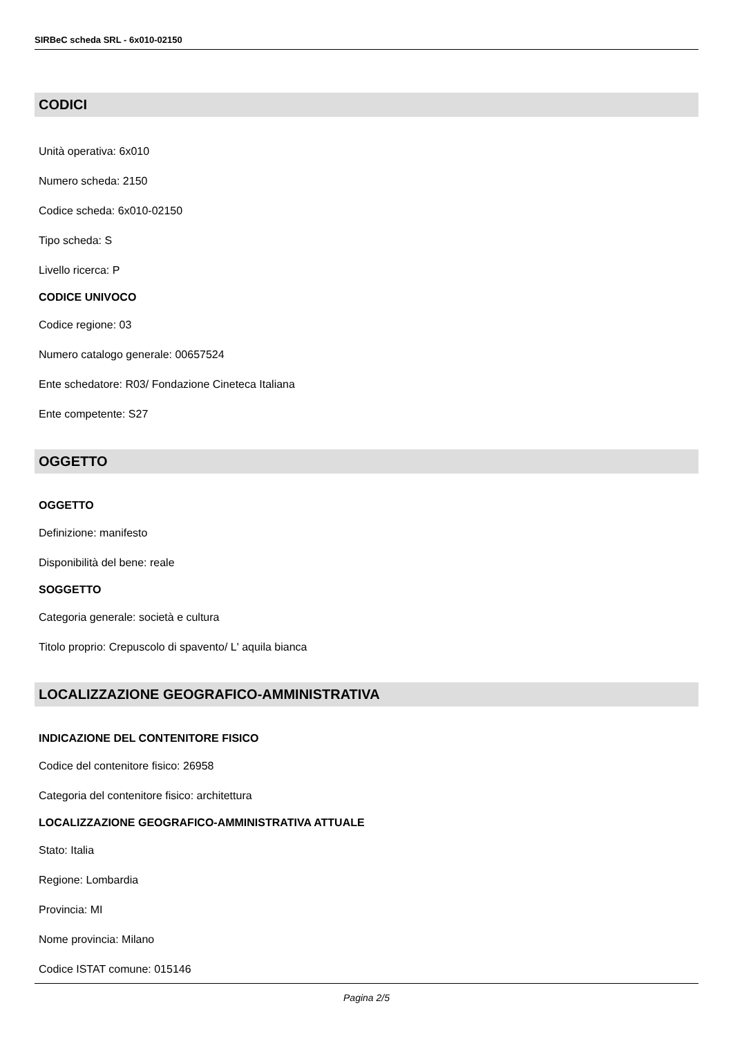SIRBeC scheda SRL - 6x010-02150
CODICI
Unità operativa: 6x010
Numero scheda: 2150
Codice scheda: 6x010-02150
Tipo scheda: S
Livello ricerca: P
CODICE UNIVOCO
Codice regione: 03
Numero catalogo generale: 00657524
Ente schedatore: R03/ Fondazione Cineteca Italiana
Ente competente: S27
OGGETTO
OGGETTO
Definizione: manifesto
Disponibilità del bene: reale
SOGGETTO
Categoria generale: società e cultura
Titolo proprio: Crepuscolo di spavento/ L' aquila bianca
LOCALIZZAZIONE GEOGRAFICO-AMMINISTRATIVA
INDICAZIONE DEL CONTENITORE FISICO
Codice del contenitore fisico: 26958
Categoria del contenitore fisico: architettura
LOCALIZZAZIONE GEOGRAFICO-AMMINISTRATIVA ATTUALE
Stato: Italia
Regione: Lombardia
Provincia: MI
Nome provincia: Milano
Codice ISTAT comune: 015146
Pagina 2/5